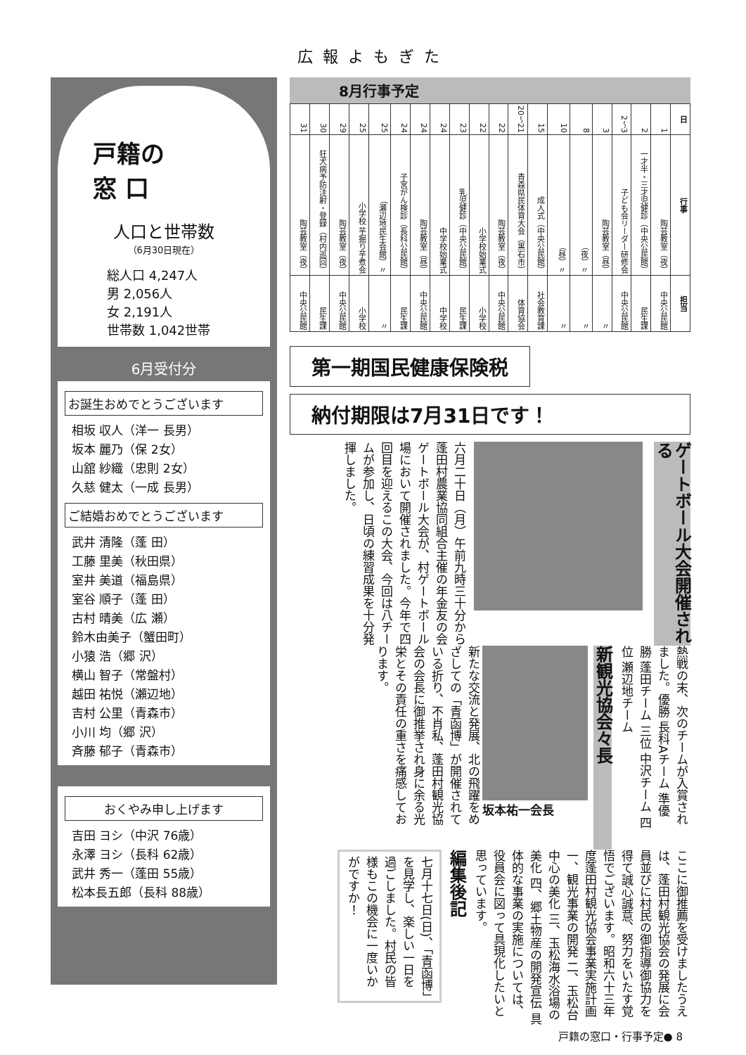広報よもぎた
戸籍の
窓 口
人口と世帯数
（6月30日現在）
総人口 4,247人
男 2,056人
女 2,191人
世帯数 1,042世帯
6月受付分
お誕生おめでとうございます
相坂 収人（洋一 長男）
坂本 麗乃（保 2女）
山舘 紗織（忠則 2女）
久慈 健太（一成 長男）
ご結婚おめでとうございます
武井 清隆（蓬 田）
工藤 里美（秋田県）
室井 美道（福島県）
室谷 順子（蓬 田）
古村 晴美（広 瀬）
鈴木由美子（蟹田町）
小猿 浩（郷 沢）
横山 智子（常盤村）
越田 祐悦（瀬辺地）
吉村 公里（青森市）
小川 均（郷 沢）
斉藤 郁子（青森市）
おくやみ申し上げます
吉田 ヨシ（中沢 76歳）
永澤 ヨシ（長科 62歳）
武井 秀一（蓬田 55歳）
松本長五郎（長科 88歳）
8月行事予定
| 日 | 1 | 2 | 3～2 | 3 | 8 | 10 | 15 | 21～20 | 22 | 22 | 23 | 24 | 24 | 24 | 25 | 25 | 29 | 30 | 31 |
| 行事 | 陶芸教室（夜） | 一才半・三才児健診（中央公民館） | 子ども会リーダー研修会 | 陶芸教室（昼） | 〃（夜） | 〃（昼） | 成人式（中央公民館） | 青森県民体育大会（黒石市） | 陶芸教室（夜） | 小学校始業式 | 乳児健診（中央公民館） | 中学校始業式 | 陶芸教室（昼） | 子宮がん検診（長科公民館） | 〃（瀬辺地民生会館） | 小学校 芋掘り芋煮会 | 陶芸教室（夜） | 狂犬病予防注射・登録（村内巡回） | 陶芸教室（夜） |
| 担当 | 中央公民館 | 民生課 | 中央公民館 | 〃 | 〃 | 〃 | 社会教育課 | 体育協会 | 中央公民館 | 小学校 | 民生課 | 中学校 | 中央公民館 | 民生課 | 〃 | 小学校 | 中央公民館 | 民生課 | 中央公民館 |
第一期国民健康保険税
納付期限は7月31日です！
ゲートボール大会開催される
六月二十日（月）午前九時三十分から蓬田村農業協同組合主催の年金友の会ゲートボール大会が、村ゲートボール場において開催されました。今年で四回目を迎えるこの大会、今回は八チームが参加し、日頃の練習成果を十分発揮しました。
熱戦の末、次のチームが入賞されました。優勝 長科Aチーム 準優勝 蓬田チーム 三位 中沢チーム 四位 瀬辺地チーム
新観光協会々長
坂本祐一会長
新たな交流と発展、北の飛躍をめざしての「青函博」が開催されている折り、不肖私、蓬田村観光協会の会長に御推挙され身に余る光栄とその責任の重さを痛感しております。
ここに御推薦を受けましたうえは、蓬田村観光協会の発展に会員並びに村民の御指導御協力を得て誠心誠意、努力をいたす覚悟でございます。昭和六十三年度蓬田村観光協会事業実施計画 一、観光事業の開発 二、玉松台中心の美化 三、玉松海水浴場の美化 四、郷土物産の開発宣伝 具体的な事業の実施については、役員会に図って具現化したいと思っています。
編集後記
七月十七日(日)、「青函博」を見学し、楽しい一日を過ごしました。村民の皆様もこの機会に一度いかがですか！
戸籍の窓口・行事予定● 8